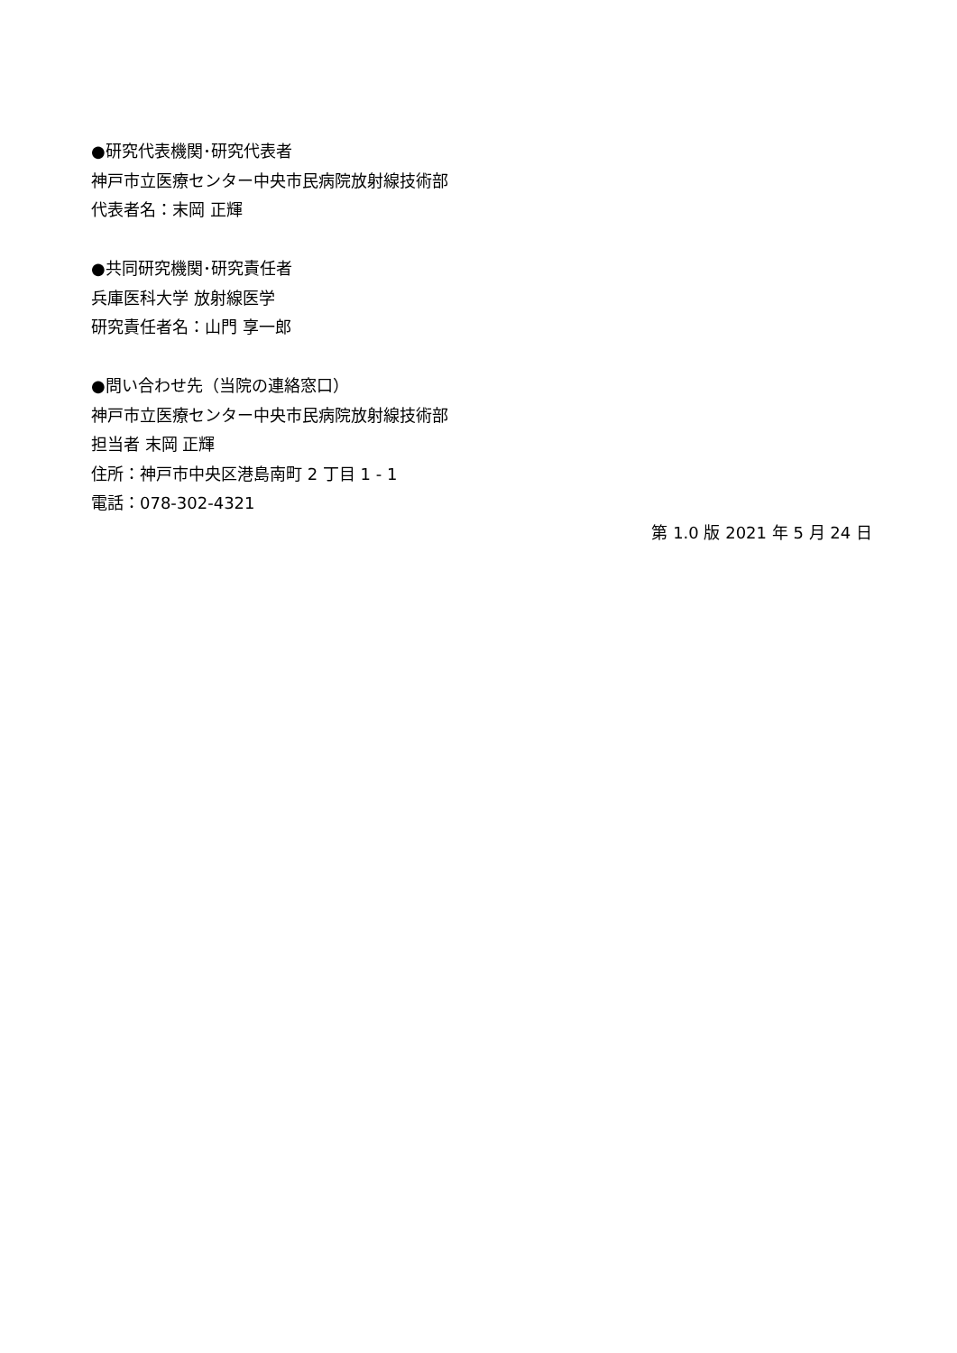●研究代表機関･研究代表者
神戸市立医療センター中央市民病院放射線技術部
代表者名：末岡 正輝
●共同研究機関･研究責任者
兵庫医科大学 放射線医学
研究責任者名：山門 享一郎
●問い合わせ先（当院の連絡窓口）
神戸市立医療センター中央市民病院放射線技術部
担当者 末岡 正輝
住所：神戸市中央区港島南町 2 丁目 1 - 1
電話：078-302-4321
第 1.0 版 2021 年 5 月 24 日